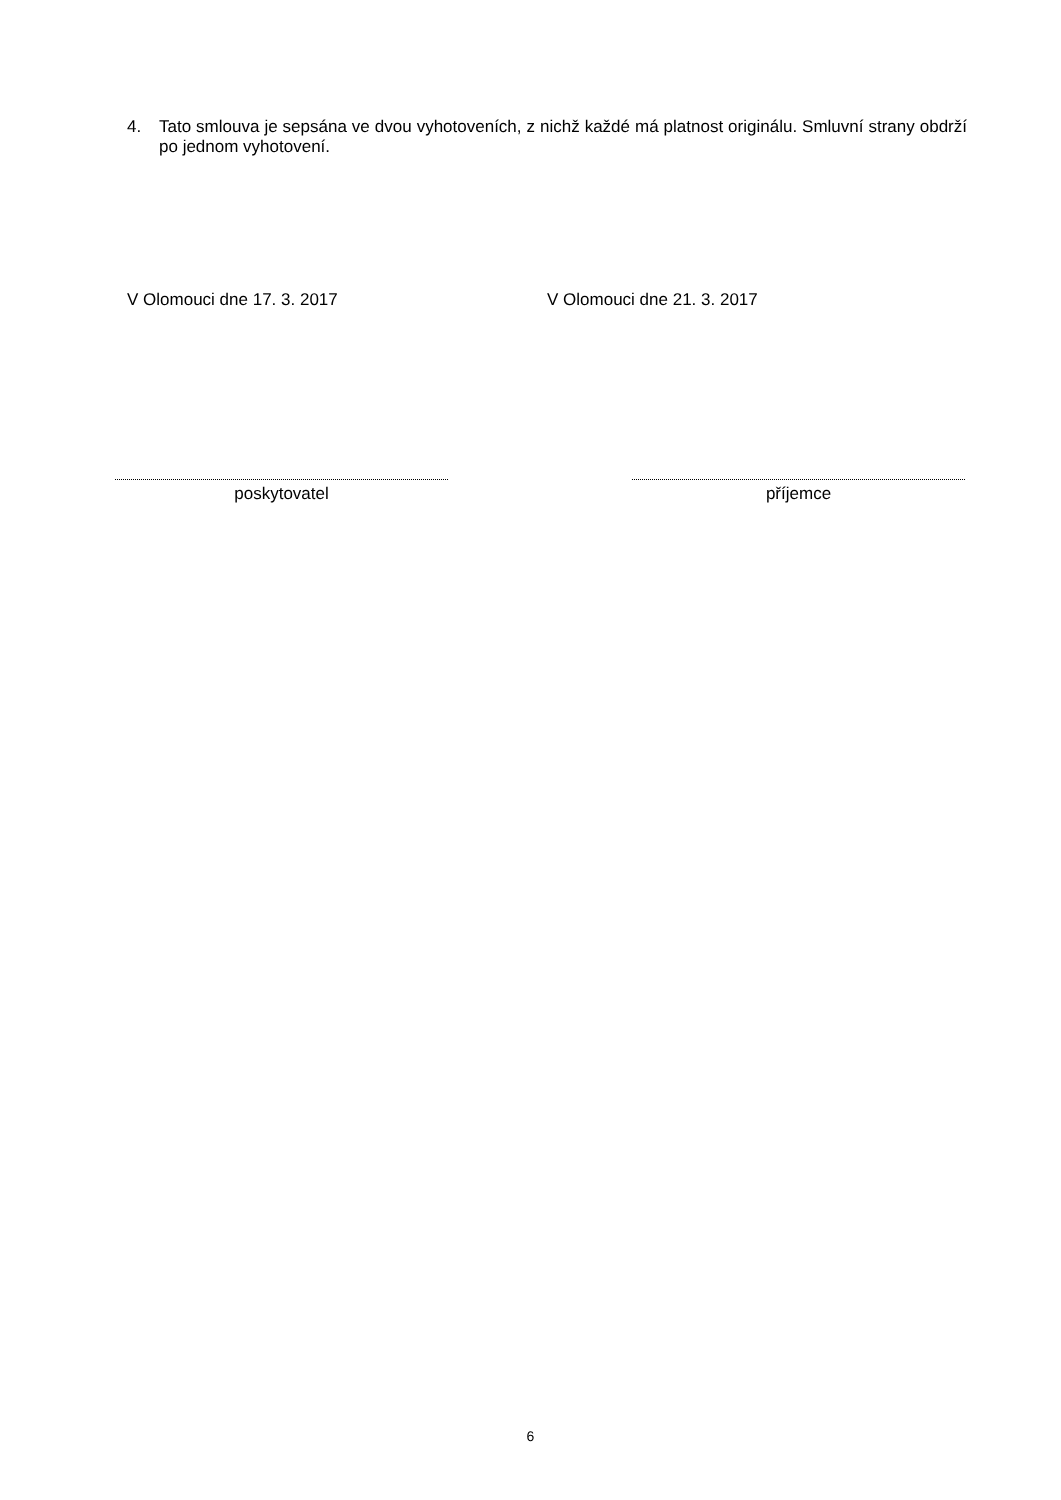4. Tato smlouva je sepsána ve dvou vyhotoveních, z nichž každé má platnost originálu. Smluvní strany obdrží po jednom vyhotovení.
V Olomouci dne 17. 3. 2017 V Olomouci dne 21. 3. 2017
poskytovatel příjemce
6